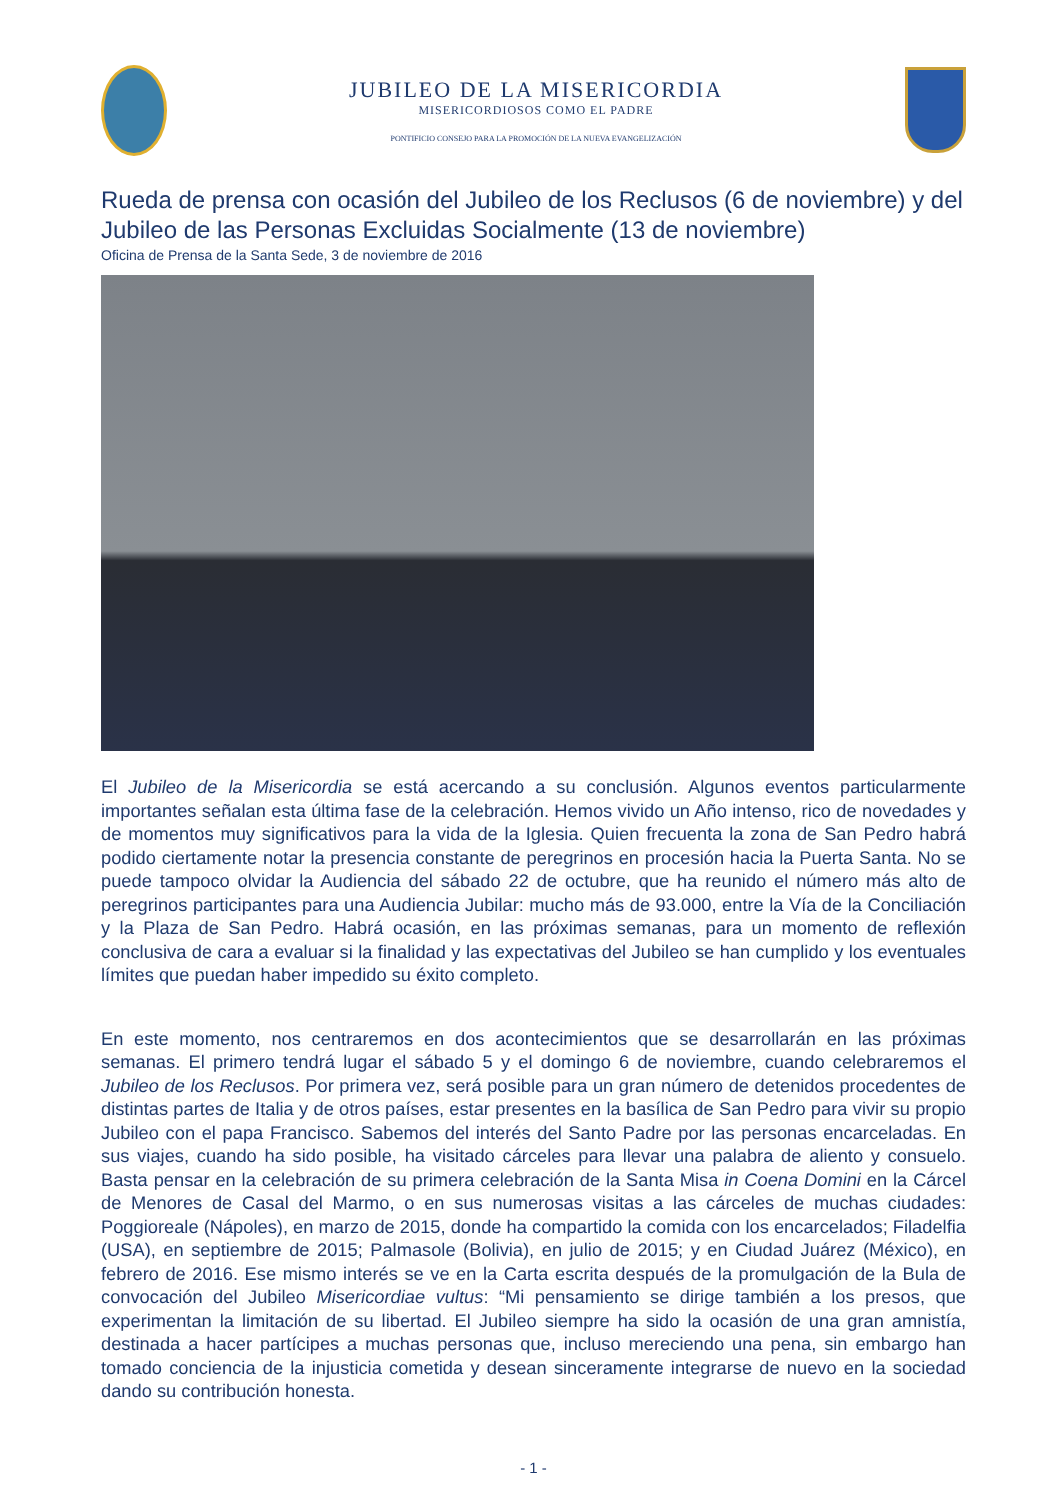JUBILEO DE LA MISERICORDIA
MISERICORDIOSOS COMO EL PADRE
PONTIFICIO CONSEJO PARA LA PROMOCIÓN DE LA NUEVA EVANGELIZACIÓN
Rueda de prensa con ocasión del Jubileo de los Reclusos (6 de noviembre) y del Jubileo de las Personas Excluidas Socialmente (13 de noviembre)
Oficina de Prensa de la Santa Sede, 3 de noviembre de 2016
El Jubileo de la Misericordia se está acercando a su conclusión. Algunos eventos particularmente importantes señalan esta última fase de la celebración. Hemos vivido un Año intenso, rico de novedades y de momentos muy significativos para la vida de la Iglesia. Quien frecuenta la zona de San Pedro habrá podido ciertamente notar la presencia constante de peregrinos en procesión hacia la Puerta Santa. No se puede tampoco olvidar la Audiencia del sábado 22 de octubre, que ha reunido el número más alto de peregrinos participantes para una Audiencia Jubilar: mucho más de 93.000, entre la Vía de la Conciliación y la Plaza de San Pedro. Habrá ocasión, en las próximas semanas, para un momento de reflexión conclusiva de cara a evaluar si la finalidad y las expectativas del Jubileo se han cumplido y los eventuales límites que puedan haber impedido su éxito completo.
En este momento, nos centraremos en dos acontecimientos que se desarrollarán en las próximas semanas. El primero tendrá lugar el sábado 5 y el domingo 6 de noviembre, cuando celebraremos el Jubileo de los Reclusos. Por primera vez, será posible para un gran número de detenidos procedentes de distintas partes de Italia y de otros países, estar presentes en la basílica de San Pedro para vivir su propio Jubileo con el papa Francisco. Sabemos del interés del Santo Padre por las personas encarceladas. En sus viajes, cuando ha sido posible, ha visitado cárceles para llevar una palabra de aliento y consuelo. Basta pensar en la celebración de su primera celebración de la Santa Misa in Coena Domini en la Cárcel de Menores de Casal del Marmo, o en sus numerosas visitas a las cárceles de muchas ciudades: Poggioreale (Nápoles), en marzo de 2015, donde ha compartido la comida con los encarcelados; Filadelfia (USA), en septiembre de 2015; Palmasole (Bolivia), en julio de 2015; y en Ciudad Juárez (México), en febrero de 2016. Ese mismo interés se ve en la Carta escrita después de la promulgación de la Bula de convocación del Jubileo Misericordiae vultus: “Mi pensamiento se dirige también a los presos, que experimentan la limitación de su libertad. El Jubileo siempre ha sido la ocasión de una gran amnistía, destinada a hacer partícipes a muchas personas que, incluso mereciendo una pena, sin embargo han tomado conciencia de la injusticia cometida y desean sinceramente integrarse de nuevo en la sociedad dando su contribución honesta.
- 1 -